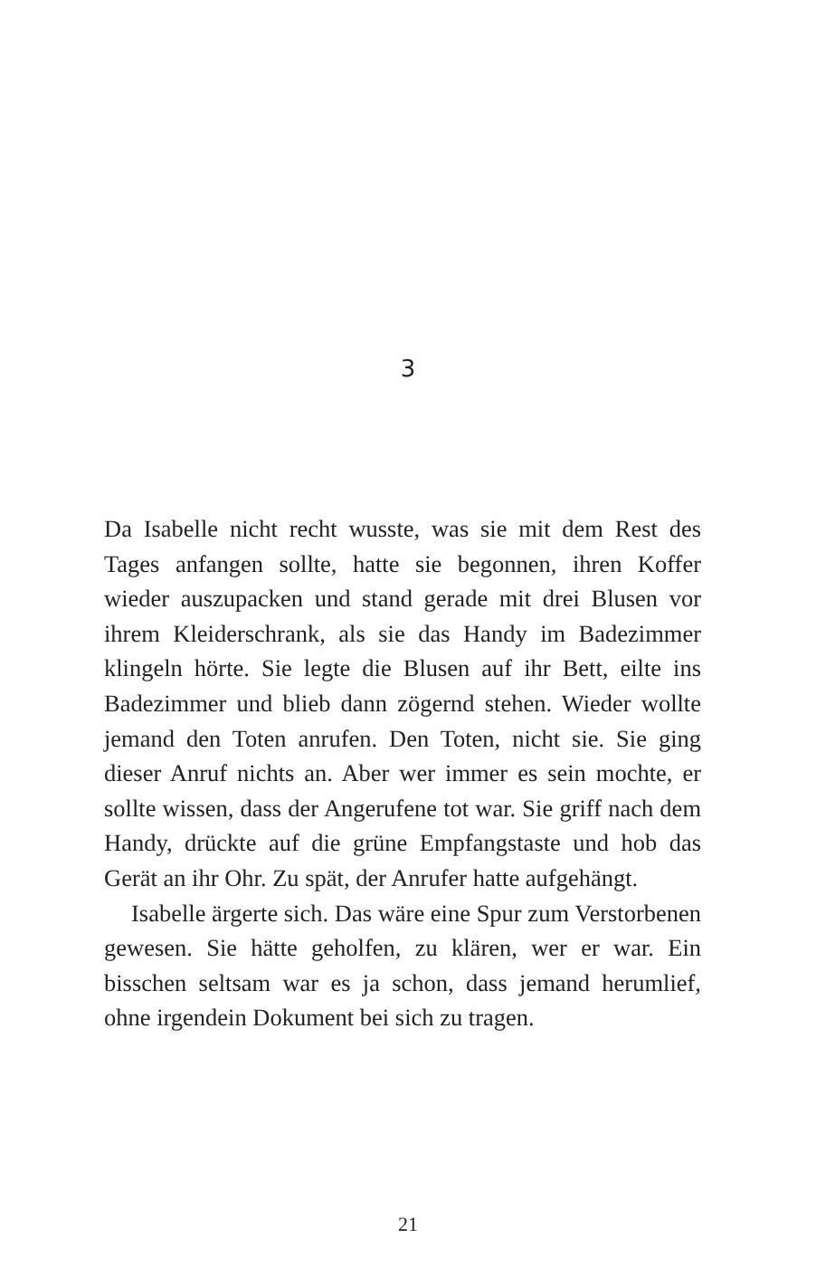3
Da Isabelle nicht recht wusste, was sie mit dem Rest des Tages anfangen sollte, hatte sie begonnen, ihren Koffer wieder auszupacken und stand gerade mit drei Blusen vor ihrem Kleiderschrank, als sie das Handy im Badezimmer klingeln hörte. Sie legte die Blusen auf ihr Bett, eilte ins Badezimmer und blieb dann zögernd stehen. Wieder wollte jemand den Toten anrufen. Den Toten, nicht sie. Sie ging dieser Anruf nichts an. Aber wer immer es sein mochte, er sollte wissen, dass der Angerufene tot war. Sie griff nach dem Handy, drückte auf die grüne Empfangstaste und hob das Gerät an ihr Ohr. Zu spät, der Anrufer hatte aufgehängt.
Isabelle ärgerte sich. Das wäre eine Spur zum Verstorbenen gewesen. Sie hätte geholfen, zu klären, wer er war. Ein bisschen seltsam war es ja schon, dass jemand herumlief, ohne irgendein Dokument bei sich zu tragen.
21